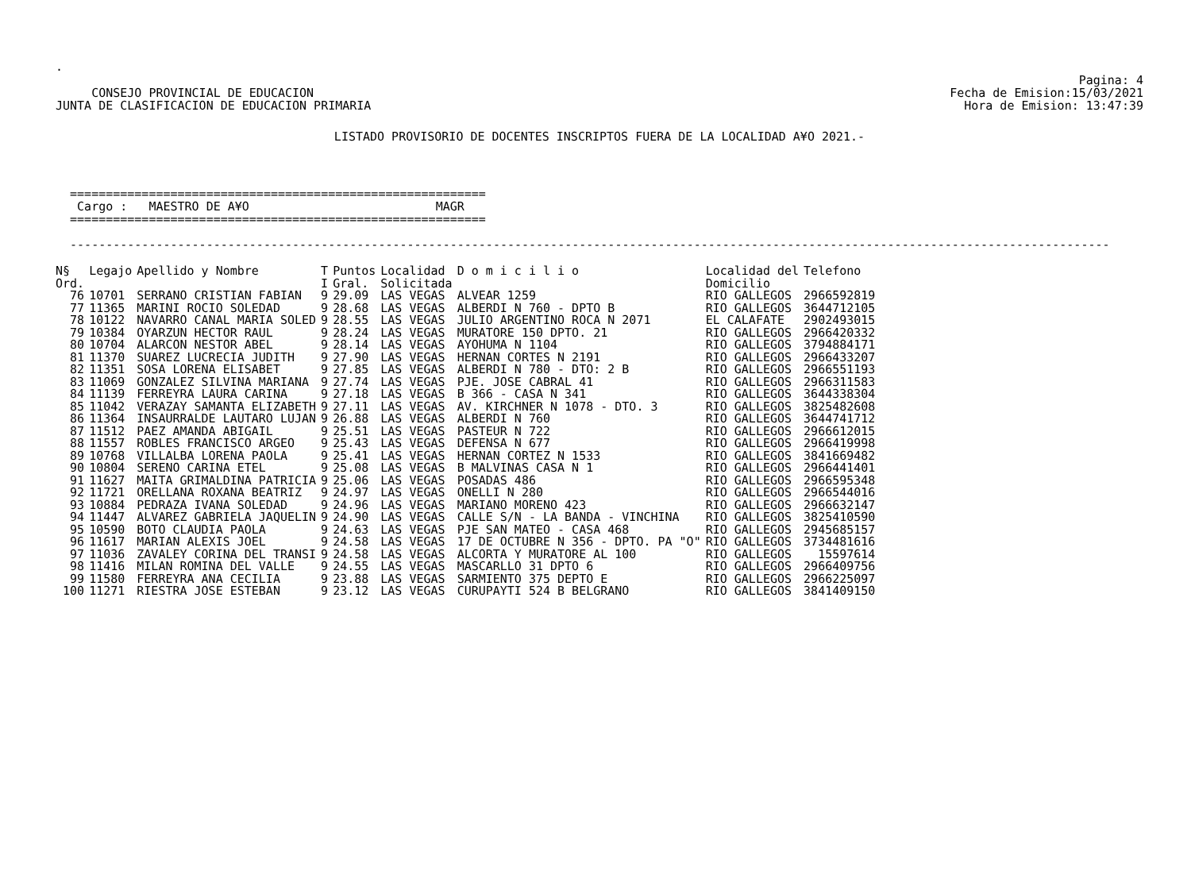.
CONSEJO PROVINCIAL DE EDUCACION
JUNTA DE CLASIFICACION DE EDUCACION PRIMARIA
Pagina: 4
Fecha de Emision:15/03/2021
Hora de Emision: 13:47:39
LISTADO PROVISORIO DE DOCENTES INSCRIPTOS FUERA DE LA LOCALIDAD A¥O 2021.-
  ==========================================================
   Cargo :   MAESTRO DE A¥O                          MAGR
  ==========================================================
  -------------------------------------------------------------------------------------------------------------------------------------------------
| N§ Ord. | Legajo | Apellido y Nombre | T I | Puntos Gral. | Localidad Solicitada | D o m i c i l i o | Localidad del Domicilio | Telefono |
| --- | --- | --- | --- | --- | --- | --- | --- | --- |
| 76 | 10701 | SERRANO CRISTIAN FABIAN | 9 | 29.09 | LAS VEGAS | ALVEAR 1259 | RIO GALLEGOS | 2966592819 |
| 77 | 11365 | MARINI ROCIO SOLEDAD | 9 | 28.68 | LAS VEGAS | ALBERDI N 760 - DPTO B | RIO GALLEGOS | 3644712105 |
| 78 | 10122 | NAVARRO CANAL MARIA SOLED | 9 | 28.55 | LAS VEGAS | JULIO ARGENTINO ROCA N 2071 | EL CALAFATE | 2902493015 |
| 79 | 10384 | OYARZUN HECTOR RAUL | 9 | 28.24 | LAS VEGAS | MURATORE 150 DPTO. 21 | RIO GALLEGOS | 2966420332 |
| 80 | 10704 | ALARCON NESTOR ABEL | 9 | 28.14 | LAS VEGAS | AYOHUMA N 1104 | RIO GALLEGOS | 3794884171 |
| 81 | 11370 | SUAREZ LUCRECIA JUDITH | 9 | 27.90 | LAS VEGAS | HERNAN CORTES N 2191 | RIO GALLEGOS | 2966433207 |
| 82 | 11351 | SOSA LORENA ELISABET | 9 | 27.85 | LAS VEGAS | ALBERDI N 780 - DTO: 2 B | RIO GALLEGOS | 2966551193 |
| 83 | 11069 | GONZALEZ SILVINA MARIANA | 9 | 27.74 | LAS VEGAS | PJE. JOSE CABRAL 41 | RIO GALLEGOS | 2966311583 |
| 84 | 11139 | FERREYRA LAURA CARINA | 9 | 27.18 | LAS VEGAS | B 366 - CASA N 341 | RIO GALLEGOS | 3644338304 |
| 85 | 11042 | VERAZAY SAMANTA ELIZABETH | 9 | 27.11 | LAS VEGAS | AV. KIRCHNER N 1078 - DTO. 3 | RIO GALLEGOS | 3825482608 |
| 86 | 11364 | INSAURRALDE LAUTARO LUJAN | 9 | 26.88 | LAS VEGAS | ALBERDI N 760 | RIO GALLEGOS | 3644741712 |
| 87 | 11512 | PAEZ AMANDA ABIGAIL | 9 | 25.51 | LAS VEGAS | PASTEUR N 722 | RIO GALLEGOS | 2966612015 |
| 88 | 11557 | ROBLES FRANCISCO ARGEO | 9 | 25.43 | LAS VEGAS | DEFENSA N 677 | RIO GALLEGOS | 2966419998 |
| 89 | 10768 | VILLALBA LORENA PAOLA | 9 | 25.41 | LAS VEGAS | HERNAN CORTEZ N 1533 | RIO GALLEGOS | 3841669482 |
| 90 | 10804 | SERENO CARINA ETEL | 9 | 25.08 | LAS VEGAS | B MALVINAS CASA N 1 | RIO GALLEGOS | 2966441401 |
| 91 | 11627 | MAITA GRIMALDINA PATRICIA | 9 | 25.06 | LAS VEGAS | POSADAS 486 | RIO GALLEGOS | 2966595348 |
| 92 | 11721 | ORELLANA ROXANA BEATRIZ | 9 | 24.97 | LAS VEGAS | ONELLI N 280 | RIO GALLEGOS | 2966544016 |
| 93 | 10884 | PEDRAZA IVANA SOLEDAD | 9 | 24.96 | LAS VEGAS | MARIANO MORENO 423 | RIO GALLEGOS | 2966632147 |
| 94 | 11447 | ALVAREZ GABRIELA JAQUELIN | 9 | 24.90 | LAS VEGAS | CALLE S/N - LA BANDA - VINCHINA | RIO GALLEGOS | 3825410590 |
| 95 | 10590 | BOTO CLAUDIA PAOLA | 9 | 24.63 | LAS VEGAS | PJE SAN MATEO - CASA 468 | RIO GALLEGOS | 2945685157 |
| 96 | 11617 | MARIAN ALEXIS JOEL | 9 | 24.58 | LAS VEGAS | 17 DE OCTUBRE N 356 - DPTO. PA "O" | RIO GALLEGOS | 3734481616 |
| 97 | 11036 | ZAVALEY CORINA DEL TRANSI | 9 | 24.58 | LAS VEGAS | ALCORTA Y MURATORE AL 100 | RIO GALLEGOS | 15597614 |
| 98 | 11416 | MILAN ROMINA DEL VALLE | 9 | 24.55 | LAS VEGAS | MASCARLLO 31 DPTO 6 | RIO GALLEGOS | 2966409756 |
| 99 | 11580 | FERREYRA ANA CECILIA | 9 | 23.88 | LAS VEGAS | SARMIENTO 375 DEPTO E | RIO GALLEGOS | 2966225097 |
| 100 | 11271 | RIESTRA JOSE ESTEBAN | 9 | 23.12 | LAS VEGAS | CURUPAYTI 524 B BELGRANO | RIO GALLEGOS | 3841409150 |